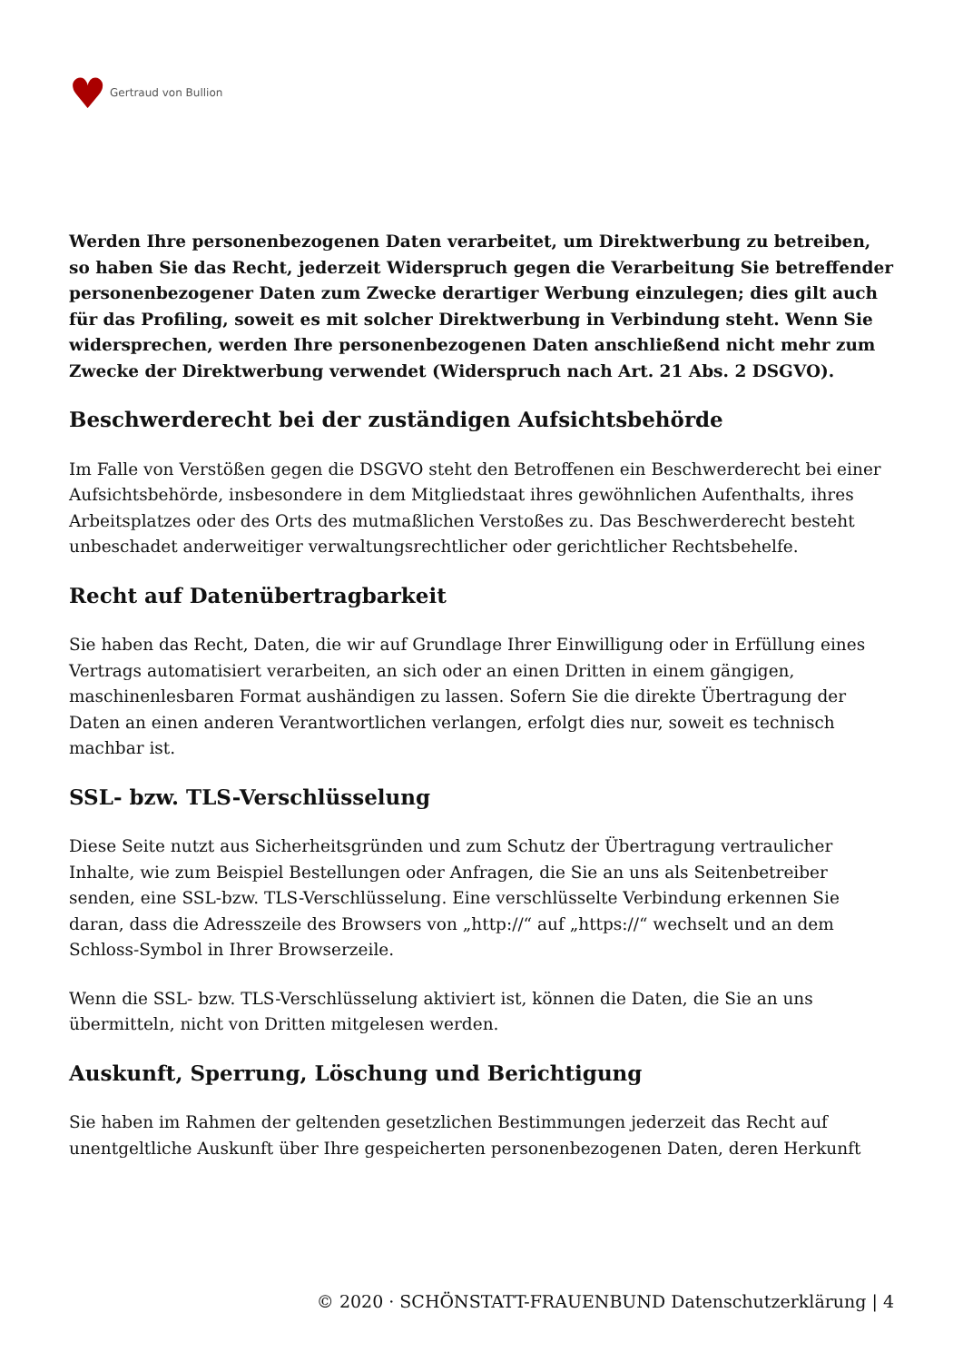♥ Gertraud von Bullion
Werden Ihre personenbezogenen Daten verarbeitet, um Direktwerbung zu betreiben, so haben Sie das Recht, jederzeit Widerspruch gegen die Verarbeitung Sie betreffender personenbezogener Daten zum Zwecke derartiger Werbung einzulegen; dies gilt auch für das Profiling, soweit es mit solcher Direktwerbung in Verbindung steht. Wenn Sie widersprechen, werden Ihre personenbezogenen Daten anschließend nicht mehr zum Zwecke der Direktwerbung verwendet (Widerspruch nach Art. 21 Abs. 2 DSGVO).
Beschwerderecht bei der zuständigen Aufsichtsbehörde
Im Falle von Verstößen gegen die DSGVO steht den Betroffenen ein Beschwerderecht bei einer Aufsichtsbehörde, insbesondere in dem Mitgliedstaat ihres gewöhnlichen Aufenthalts, ihres Arbeitsplatzes oder des Orts des mutmaßlichen Verstoßes zu. Das Beschwerderecht besteht unbeschadet anderweitiger verwaltungsrechtlicher oder gerichtlicher Rechtsbehelfe.
Recht auf Datenübertragbarkeit
Sie haben das Recht, Daten, die wir auf Grundlage Ihrer Einwilligung oder in Erfüllung eines Vertrags automatisiert verarbeiten, an sich oder an einen Dritten in einem gängigen, maschinenlesbaren Format aushändigen zu lassen. Sofern Sie die direkte Übertragung der Daten an einen anderen Verantwortlichen verlangen, erfolgt dies nur, soweit es technisch machbar ist.
SSL- bzw. TLS-Verschlüsselung
Diese Seite nutzt aus Sicherheitsgründen und zum Schutz der Übertragung vertraulicher Inhalte, wie zum Beispiel Bestellungen oder Anfragen, die Sie an uns als Seitenbetreiber senden, eine SSL-bzw. TLS-Verschlüsselung. Eine verschlüsselte Verbindung erkennen Sie daran, dass die Adresszeile des Browsers von „http://“ auf „https://“ wechselt und an dem Schloss-Symbol in Ihrer Browserzeile.
Wenn die SSL- bzw. TLS-Verschlüsselung aktiviert ist, können die Daten, die Sie an uns übermitteln, nicht von Dritten mitgelesen werden.
Auskunft, Sperrung, Löschung und Berichtigung
Sie haben im Rahmen der geltenden gesetzlichen Bestimmungen jederzeit das Recht auf unentgeltliche Auskunft über Ihre gespeicherten personenbezogenen Daten, deren Herkunft
© 2020 · SCHÖNSTATT-FRAUENBUND Datenschutzerklärung | 4